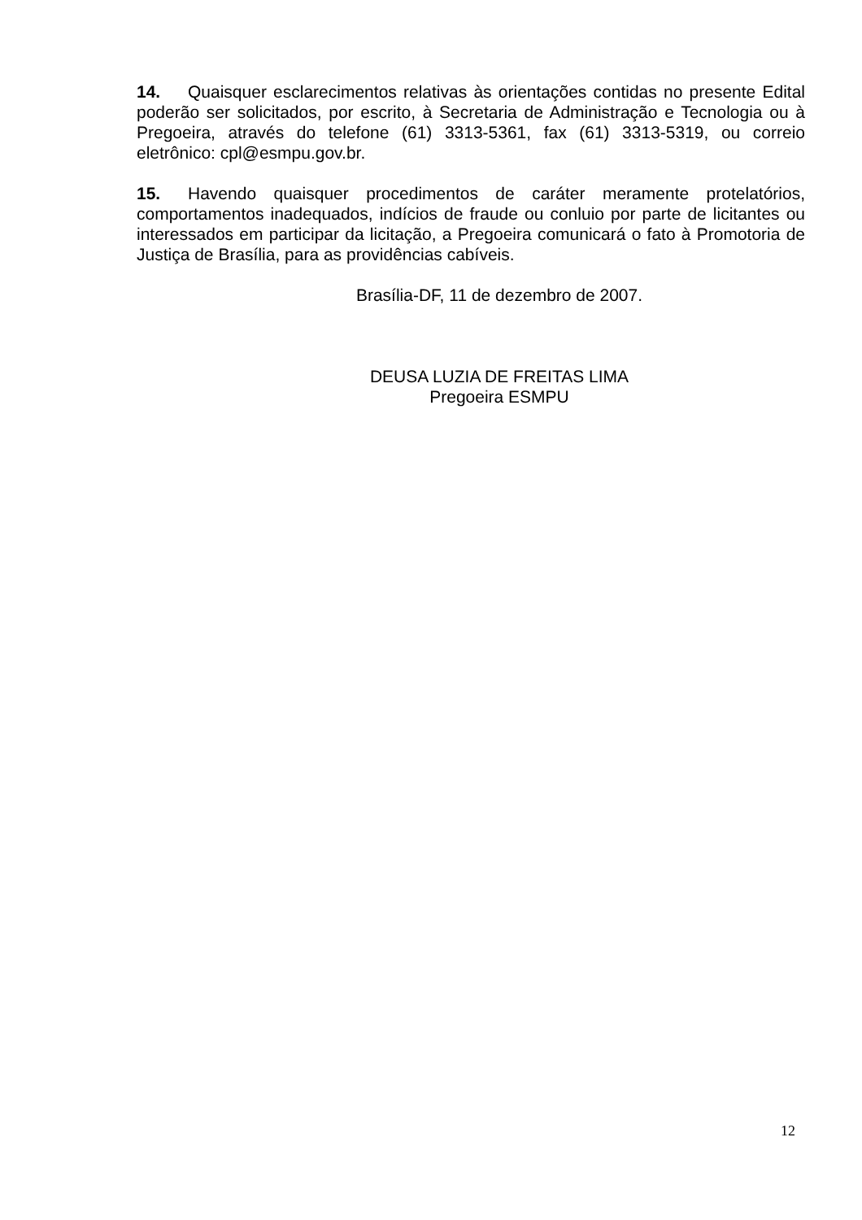14. Quaisquer esclarecimentos relativas às orientações contidas no presente Edital poderão ser solicitados, por escrito, à Secretaria de Administração e Tecnologia ou à Pregoeira, através do telefone (61) 3313-5361, fax (61) 3313-5319, ou correio eletrônico: cpl@esmpu.gov.br.
15. Havendo quaisquer procedimentos de caráter meramente protelatórios, comportamentos inadequados, indícios de fraude ou conluio por parte de licitantes ou interessados em participar da licitação, a Pregoeira comunicará o fato à Promotoria de Justiça de Brasília, para as providências cabíveis.
Brasília-DF, 11 de dezembro de 2007.
DEUSA LUZIA DE FREITAS LIMA
Pregoeira ESMPU
12